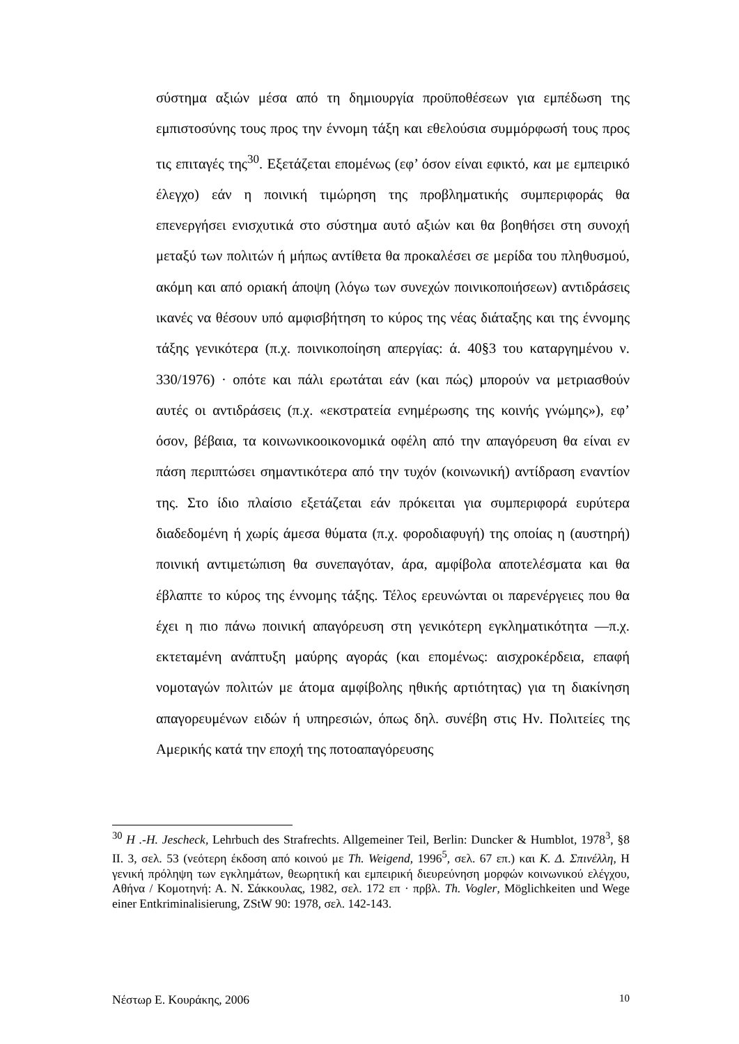σύστημα αξιών μέσα από τη δημιουργία προϋποθέσεων για εμπέδωση της εμπιστοσύνης τους προς την έννομη τάξη και εθελούσια συμμόρφωσή τους προς τις επιταγές της<sup>30</sup>. Εξετάζεται επομένως (εφ’ όσον είναι εφικτό, και με εμπειρικό έλεγχο) εάν η ποινική τιμώρηση της προβληματικής συμπεριφοράς θα επενεργήσει ενισχυτικά στο σύστημα αυτό αξιών και θα βοηθήσει στη συνοχή μεταξύ των πολιτών ή μήπως αντίθετα θα προκαλέσει σε μερίδα του πληθυσμού, ακόμη και από οριακή άποψη (λόγω των συνεχών ποινικοποιήσεων) αντιδράσεις ικανές να θέσουν υπό αμφισβήτηση το κύρος της νέας διάταξης και της έννομης τάξης γενικότερα (π.χ. ποινικοποίηση απεργίας: ά. 40§3 του καταργημένου ν. 330/1976) · οπότε και πάλι ερωτάται εάν (και πώς) μπορούν να μετριασθούν αυτές οι αντιδράσεις (π.χ. «εκστρατεία ενημέρωσης της κοινής γνώμης»), εφ’ όσον, βέβαια, τα κοινωνικοοικονομικά οφέλη από την απαγόρευση θα είναι εν πάση περιπτώσει σημαντικότερα από την τυχόν (κοινωνική) αντίδραση εναντίον της. Στο ίδιο πλαίσιο εξετάζεται εάν πρόκειται για συμπεριφορά ευρύτερα διαδεδομένη ή χωρίς άμεσα θύματα (π.χ. φοροδιαφυγή) της οποίας η (αυστηρή) ποινική αντιμετώπιση θα συνεπαγόταν, άρα, αμφίβολα αποτελέσματα και θα έβλαπτε το κύρος της έννομης τάξης. Τέλος ερευνώνται οι παρενέργειες που θα έχει η πιο πάνω ποινική απαγόρευση στη γενικότερη εγκληματικότητα —π.χ. εκτεταμένη ανάπτυξη μαύρης αγοράς (και επομένως: αισχροκέρδεια, επαφή νομοταγών πολιτών με άτομα αμφίβολης ηθικής αρτιότητας) για τη διακίνηση απαγορευμένων ειδών ή υπηρεσιών, όπως δηλ. συνέβη στις Ην. Πολιτείες της Αμερικής κατά την εποχή της ποτοαπαγόρευσης
<sup>30</sup> H .-H. Jescheck, Lehrbuch des Strafrechts. Allgemeiner Teil, Berlin: Duncker & Humblot, 1978<sup>3</sup>, §8 II. 3, σελ. 53 (νεότερη έκδοση από κοινού με Th. Weigend, 1996<sup>5</sup>, σελ. 67 επ.) και Κ. Δ. Σπινέλλη, Η γενική πρόληψη των εγκλημάτων, θεωρητική και εμπειρική διευρεύνηση μορφών κοινωνικού ελέγχου, Αθήνα / Κομοτηνή: Α. Ν. Σάκκουλας, 1982, σελ. 172 επ · πρβλ. Th. Vogler, Möglichkeiten und Wege einer Entkriminalisierung, ZStW 90: 1978, σελ. 142-143.
Νέστωρ Ε. Κουράκης, 2006 10